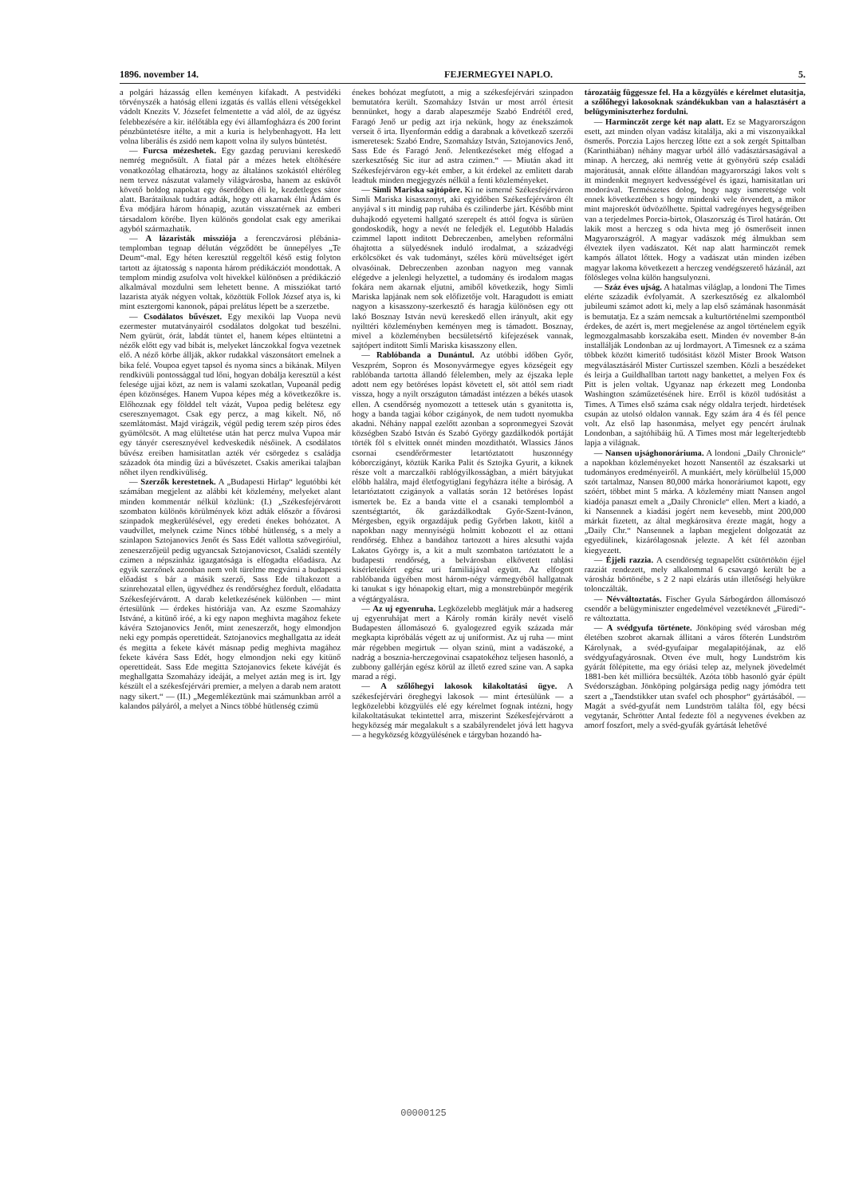1896. november 14. FEJERMEGYEI NAPLO. 5.
a polgári házasság ellen keményen kifakadt. A pestvidéki törvényszék a hatóság elleni izgatás és vallás elleni vétségekkel vádolt Knezits V. Józsefet felmentette a vád alól, de az ügyész felebbezésére a kir. itélőtábla egy évi államfogházra és 200 forint pénzbüntetésre itélte, a mit a kuria is helybenhagyott. Ha lett volna liberális és zsidó nem kapott volna ily sulyos büntetést.
— Furcsa mézeshetek. Egy gazdag peruviani kereskedő nemrég megnősült. A fiatal pár a mézes hetek eltöltésére vonatkozólag elhatározta, hogy az általános szokástól eltérőleg nem tervez nászutat valamely világvárosba, hanem az esküvőt követő boldog napokat egy őserdőben éli le, kezdetleges sátor alatt. Barátaiknak tudtára adták, hogy ott akarnak élni Ádám és Éva módjára három hónapig, azután visszatérnek az emberi társadalom körébe. Ilyen különös gondolat csak egy amerikai agyból származhatik.
— A lázaristák missziója a ferenczvárosi plébánia-templomban tegnap délután végződött be ünnepélyes „Te Deum“-mal. Egy héten keresztül reggeltől késő estig folyton tartott az ájtatosság s naponta három prédikácziót mondottak. A templom mindig zsufolva volt hivekkel különösen a prédikáczió alkalmával mozdulni sem lehetett benne. A missziókat tartó lazarista atyák négyen voltak, közöttük Follok József atya is, ki mint esztergomi kanonok, pápai prelátus lépett be a szerzetbe.
— Csodálatos bűvészet. Egy mexikói lap Vuopa nevü ezermester mutatványairól csodálatos dolgokat tud beszélni. Nem gyürüt, órát, labdát tüntet el, hanem képes eltüntetni a nézők előtt egy vad bibát is, melyeket lánczokkal fogva vezetnek elő. A néző körbe állják, akkor rudakkal vászonsátort emelnek a bika felé. Voupoa egyet tapsol és nyoma sincs a bikának. Milyen rendkivüli pontossággal tud lőni, hogyan dobálja keresztül a kést felesége ujjai közt, az nem is valami szokatlan, Vupoanál pedig épen közönséges. Hanem Vupoa képes még a következőkre is. Előhoznak egy földdel telt vázát, Vupoa pedig belétesz egy cseresznyemagot. Csak egy percz, a mag kikelt. Nő, nő szemlátomást. Majd virágzik, végül pedig terem szép piros édes gyümölcsöt. A mag elültetése után hat percz mulva Vupoa már egy tányér cseresznyével kedveskedik nésőinek. A csodálatos bűvész ereiben hamisitatlan azték vér csörgedez s családja századok óta mindig űzi a bűvészetet. Csakis amerikai talajban nőhet ilyen rendkivüliség.
— Szerzők kerestetnek. A „Budapesti Hirlap“ legutóbbi két számában megjelent az alábbi két közlemény, melyeket alant minden kommentár nélkül közlünk: (I.) „Székesfejérvárott szombaton különös körülmények közt adták először a fővárosi szinpadok megkerülésével, egy eredeti énekes bohózatot. A vaudvillet, melynek czime Nincs többé hütlenség, s a mely a szinlapon Sztojanovics Jenőt és Sass Edét vallotta szövegiróiul, zeneszerzőjeül pedig ugyancsak Sztojanovicsot, Családi szentély czimen a népszinház igazgatósága is elfogadta előadásra. Az egyik szerzőnek azonban nem volt türelme megvárni a budapesti előadást s bár a másik szerző, Sass Ede tiltakozott a szinrehozatal ellen, ügyvédhez és rendőrséghez fordult, előadatta Székesfejérvárott. A darab keletkezésének különben — mint értesülünk — érdekes históriája van. Az eszme Szomaházy Istváné, a kitünő iróé, a ki egy napon meghivta magához fekete kávéra Sztojanovics Jenőt, mint zeneszerzőt, hogy elmondjon neki egy pompás operettideát. Sztojanovics meghallgatta az ideát és megitta a fekete kávét másnap pedig meghivta magához fekete kávéra Sass Edét, hogy elmondjon neki egy kitünő operettideát. Sass Ede megitta Sztojanovics fekete kávéját és meghallgatta Szomaházy ideáját, a melyet aztán meg is irt. Igy készült el a székesfejérvári premier, a melyen a darab nem aratott nagy sikert.“ — (II.) „Megemlékeztünk mai számunkban arról a kalandos pályáról, a melyet a Nincs többé hütlenség czimü
énekes bohózat megfutott, a mig a székesfejérvári szinpadon bemutatóra került. Szomaházy István ur most arról értesit bennünket, hogy a darab alapeszméje Szabó Endrétől ered, Faragó Jenő ur pedig azt irja nekünk, hogy az énekszámok verseit ő irta. Ilyenformán eddig a darabnak a következő szerzői ismeretesek: Szabó Endre, Szomaházy István, Sztojanovics Jenő, Sass Ede és Faragó Jenő. Jelentkezéseket még elfogad a szerkesztőség Sic itur ad astra czimen.“ — Miután akad itt Székesfejérváron egy-két ember, a kit érdekel az emlitett darab leadtuk minden megjegyzés nélkül a fenti közleményeket.
— Simli Mariska sajtópöre. Ki ne ismerné Székesfejérváron Simli Mariska kisasszonyt, aki egyidőben Székesfejérváron élt anyjával s itt mindig pap ruhába és czilinderbe járt. Később mint duhajkodó egyetemi hallgató szerepelt és attól fogva is sürüen gondoskodik, hogy a nevét ne feledjék el. Legutóbb Haladás czimmel lapott inditott Debreczenben, amelyben reformálni óhajtotta a sülyedésnek induló irodalmat, a századvégi erkölcsöket és vak tudományt, széles körü müveltséget igért olvasóinak. Debreczenben azonban nagyon meg vannak elégedve a jelenlegi helyzettel, a tudomány és irodalom magas fokára nem akarnak eljutni, amiből következik, hogy Simli Mariska lapjának nem sok előfizetője volt. Haragudott is emiatt nagyon a kisasszony-szerkesztő és haragja különösen egy ott lakó Bosznay István nevü kereskedő ellen irányult, akit egy nyilttéri közleményben keményen meg is támadott. Bosznay, mivel a közleményben becsületsértő kifejezések vannak, sajtópert inditott Simli Mariska kisasszony ellen.
— Rablóbanda a Dunántul. Az utóbbi időben Győr, Veszprém, Sopron és Mosonyvármegye egyes községeit egy rablóbanda tartotta állandó félelemben, mely az éjszaka leple adott nem egy betöréses lopást követett el, söt attól sem riadt vissza, hogy a nyilt országuton támadást intézzen a békés utasok ellen. A csendőrség nyomozott a tettesek után s gyanitotta is, hogy a banda tagjai kóbor czigányok, de nem tudott nyomukba akadni. Néhány nappal ezelőtt azonban a sopronmegyei Szovát községben Szabó István és Szabó György gazdálkodók portáját törték föl s elvittek onnét minden mozdithatót. Wlassics János csornai csendőrőrmester letartóztatott huszonnégy kóborczigányt, köztük Karika Palit és Sztojka Gyurit, a kiknek része volt a marczalköi rablógyilkosságban, a miért bátyjukat előbb halálra, majd életfogytiglani fegyházra itélte a biróság. A letartóztatott czigányok a vallatás során 12 betöréses lopást ismertek be. Ez a banda vitte el a csanaki templomból a szentségtartót, ők garázdálkodtak Győr-Szent-Ivánon, Mérgesben, egyik orgazdájuk pedig Győrben lakott, kitől a napokban nagy mennyiségü holmitt kobozott el az ottani rendőrség. Ehhez a bandához tartozott a hires alcsuthi vajda Lakatos György is, a kit a mult szombaton tartóztatott le a budapesti rendőrség, a belvárosban elkövetett rablási kisérleteikért egész uri familiájával együtt. Az elfogott rablóbanda ügyében most három-négy vármegyéből hallgatnak ki tanukat s igy hónapokig eltart, mig a monstrebünpör megérik a végtárgyalásra.
— Az uj egyenruha. Legközelebb meglátjuk már a hadsereg uj egyenruhájat mert a Károly román király nevét viselő Budapesten állomásozó 6. gyalogezred egyik százada már megkapta kipróbálás végett az uj uniformist. Az uj ruha — mint már régebben megirtuk — olyan szinü, mint a vadászoké, a nadrág a bosznia-herczegovinai csapatokéhoz teljesen hasonló, a zubbony gallérján egész körül az illető ezred szine van. A sapka marad a régi.
— A szőlőhegyi lakosok kilakoltatási ügye. A székesfejérvári öreghegyi lakosok — mint értesülünk — a legközelebbi közgyülés elé egy kérelmet fognak intézni, hogy kilakoltatásukat tekintettel arra, miszerint Székesfejérvárott a hegyközség már megalakult s a szabályrendelet jóvá lett hagyva — a hegyközség közgyülésének e tárgyban hozandó ha-
tározatáig függessze fel. Ha a közgyülés e kérelmet elutasitja, a szőlőhegyi lakosoknak szándékukban van a halasztásért a belügyminiszterhez fordulni.
— Harminczöt zerge két nap alatt. Ez se Magyarországon esett, azt minden olyan vadász kitalálja, aki a mi viszonyaikkal ösmerős. Porczia Lajos herczeg lőtte ezt a sok zergét Spittalban (Karinthiában) néhány magyar urból álló vadásztársaságával a minap. A herczeg, aki nemrég vette át gyönyörü szép családi majorátusát, annak előtte állandóan magyarországi lakos volt s itt mindenkit megnyert kedvességével és igazi, hamisitatlan uri modorával. Természetes dolog, hogy nagy ismeretsége volt ennek következtében s hogy mindenki vele örvendett, a mikor mint majoreskót üdvözölhette. Spittal vadregényes hegységeiben van a terjedelmes Porcia-birtok, Olaszország és Tirol határán. Ott lakik most a herczeg s oda hivta meg jó ösmerőseit innen Magyarországról. A magyar vadászok még álmukban sem élveztek ilyen vadászatot. Két nap alatt harminczöt remek kampós állatot lőttek. Hogy a vadászat után minden izében magyar lakoma következett a herczeg vendégszerető házánál, azt fölösleges volna külön hangsulyozni.
— Száz éves ujság. A hatalmas világlap, a londoni The Times elérte századik évfolyamát. A szerkesztőség ez alkalomból jubileumi számot adott ki, mely a lap első számának hasonmását is bemutatja. Ez a szám nemcsak a kulturtörténelmi szempontból érdekes, de azért is, mert megjelenése az angol történelem egyik legmozgalmasabb korszakába esett. Minden év november 8-án installálják Londonban az uj lordmayort. A Timesnek ez a száma többek között kimeritő tudósitást közöl Mister Brook Watson megválasztásáról Mister Curtisszel szemben. Közli a beszédeket és leirja a Guildhallban tartott nagy bankettet, a melyen Fox és Pitt is jelen voltak. Ugyanaz nap érkezett meg Londonba Washington száműzetésének hire. Erről is közöl tudósitást a Times. A Times első száma csak négy oldalra terjedt. hirdetések csupán az utolsó oldalon vannak. Egy szám ára 4 és fél pence volt. Az első lap hasonmása, melyet egy pencért árulnak Londonban, a sajtóhibáig hű. A Times most már legelterjedtebb lapja a világnak.
— Nansen ujsághonoráriuma. A londoni „Daily Chronicle“ a napokban közleményeket hozott Nansentől az északsarki ut tudományos eredményeiről. A munkáért, mely körülbelül 15,000 szót tartalmaz, Nansen 80,000 márka honoráriumot kapott, egy szóért, többet mint 5 márka. A közlemény miatt Nansen angol kiadója panaszt emelt a „Daily Chronicle“ ellen. Mert a kiadó, a ki Nansennek a kiadási jogért nem kevesebb, mint 200,000 márkát fizetett, az által megkárositva érezte magát, hogy a „Daily Chr.“ Nansennek a lapban megjelent dolgozatát az egyedülinek, kizárólagosnak jelezte. A két fél azonban kiegyezett.
— Éjjeli razzia. A csendörség tegnapelőtt csütörtökön éjjel razziát rendezett, mely alkalommal 6 csavargó került be a városház börtönébe, s 2 2 napi elzárás után illetőségi helyükre tolonczálták.
— Névváltoztatás. Fischer Gyula Sárbogárdon állomásozó csendőr a belügyminiszter engedelmével vezetéknevét „Füredi“-re változtatta.
— A svédgyufa története. Jönköping svéd városban még életében szobrot akarnak állitani a város főterén Lundström Károlynak, a svéd-gyufaipar megalapitójának, az elő svédgyufagyárosnak. Otven éve mult, hogy Lundström kis gyárát fölépitette, ma egy óriási telep az, melynek jövedelmét 1881-ben két millióra becsülték. Azóta több hasonló gyár épült Svédországban. Jönköping polgársága pedig nagy jómódra tett szert a „Taendstikker utan svafel och phosphor“ gyártásából. — Magát a svéd-gyufát nem Lundström találta föl, egy bécsi vegytanár, Schrötter Antal fedezte föl a negyvenes években az amorf foszfort, mely a svéd-gyufák gyártását lehetővé
00000125